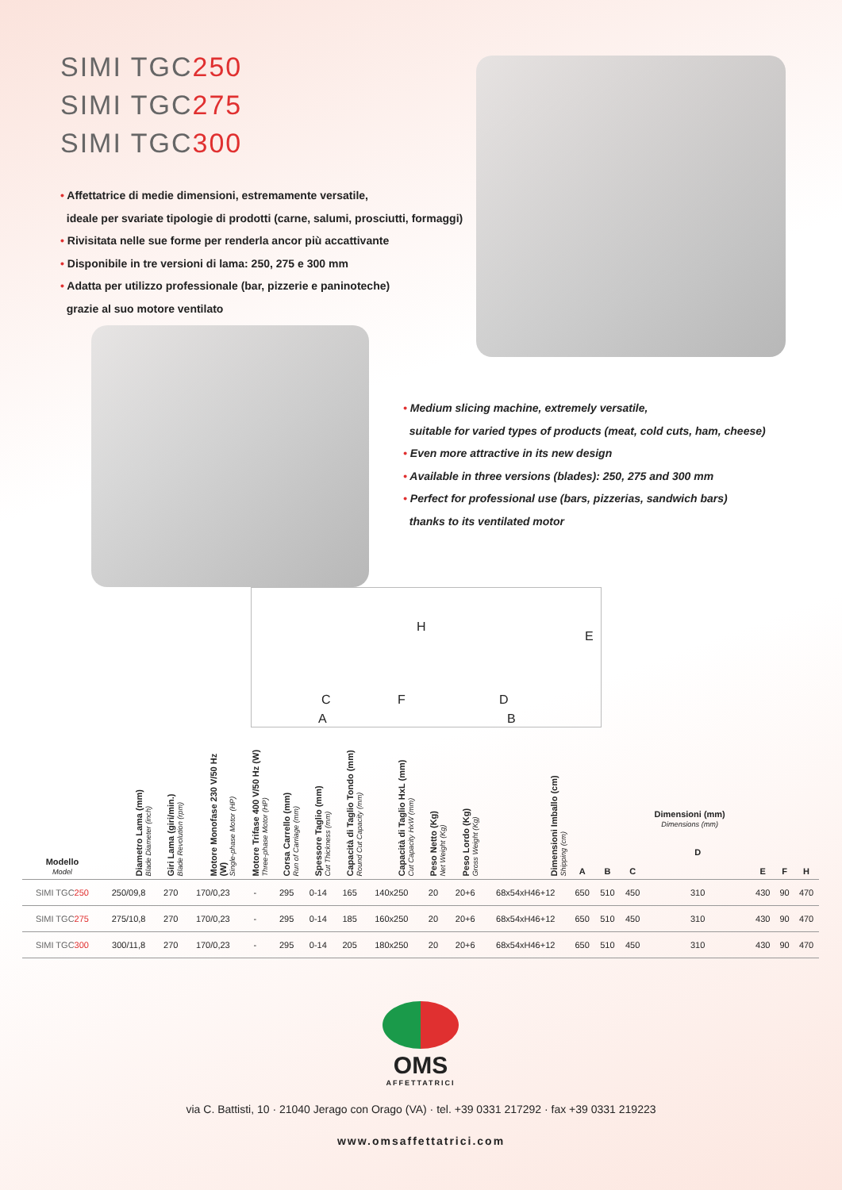SIMI TGC 250
SIMI TGC 275
SIMI TGC 300
• Affettatrice di medie dimensioni, estremamente versatile,
ideale per svariate tipologie di prodotti (carne, salumi, prosciutti, formaggi)
• Rivisitata nelle sue forme per renderla ancor più accattivante
• Disponibile in tre versioni di lama: 250, 275 e 300 mm
• Adatta per utilizzo professionale (bar, pizzerie e paninoteche)
grazie al suo motore ventilato
• Medium slicing machine, extremely versatile,
suitable for varied types of products (meat, cold cuts, ham, cheese)
• Even more attractive in its new design
• Available in three versions (blades): 250, 275 and 300 mm
• Perfect for professional use (bars, pizzerias, sandwich bars)
thanks to its ventilated motor
C
A
F
H
D
B
E
| Modello Model | Diametro Lama (mm) Blade Diameter (inch) | Giri Lama (giri/min.) Blade Revolution (rpm) | Motore Monofase 230 V/50 Hz (W) Single-phase Motor (HP) | Motore Trifase 400 V/50 Hz (W) Three-phase Motor (HP) | Corsa Carrello (mm) Run of Carriage (mm) | Spessore Taglio (mm) Cut Thickness (mm) | Capacità di Taglio Tondo (mm) Round Cut Capacity (mm) | Capacità di Taglio HxL (mm) Cut Capacity HxW (mm) | Peso Netto (Kg) Net Weight (Kg) | Peso Lordo (Kg) Gross Weight (Kg) | Dimensioni Imballo (cm) Shipping (cm) | A | B | C | D Dimensioni (mm) Dimensions (mm) | E | F | H |
| --- | --- | --- | --- | --- | --- | --- | --- | --- | --- | --- | --- | --- | --- | --- | --- | --- | --- | --- |
| SIMI TGC 250 | 250/09,8 | 270 | 170/0,23 | - | 295 | 0-14 | 165 | 140x250 | 20 | 20+6 | 68x54xH46+12 | 650 | 510 | 450 | 310 | 430 | 90 | 470 |
| SIMI TGC 275 | 275/10,8 | 270 | 170/0,23 | - | 295 | 0-14 | 185 | 160x250 | 20 | 20+6 | 68x54xH46+12 | 650 | 510 | 450 | 310 | 430 | 90 | 470 |
| SIMI TGC 300 | 300/11,8 | 270 | 170/0,23 | - | 295 | 0-14 | 205 | 180x250 | 20 | 20+6 | 68x54xH46+12 | 650 | 510 | 450 | 310 | 430 | 90 | 470 |
OMS
AFFETTATRICI
via C. Battisti, 10 · 21040 Jerago con Orago (VA) · tel. +39 0331 217292 · fax +39 0331 219223
www.omsaffettatrici.com